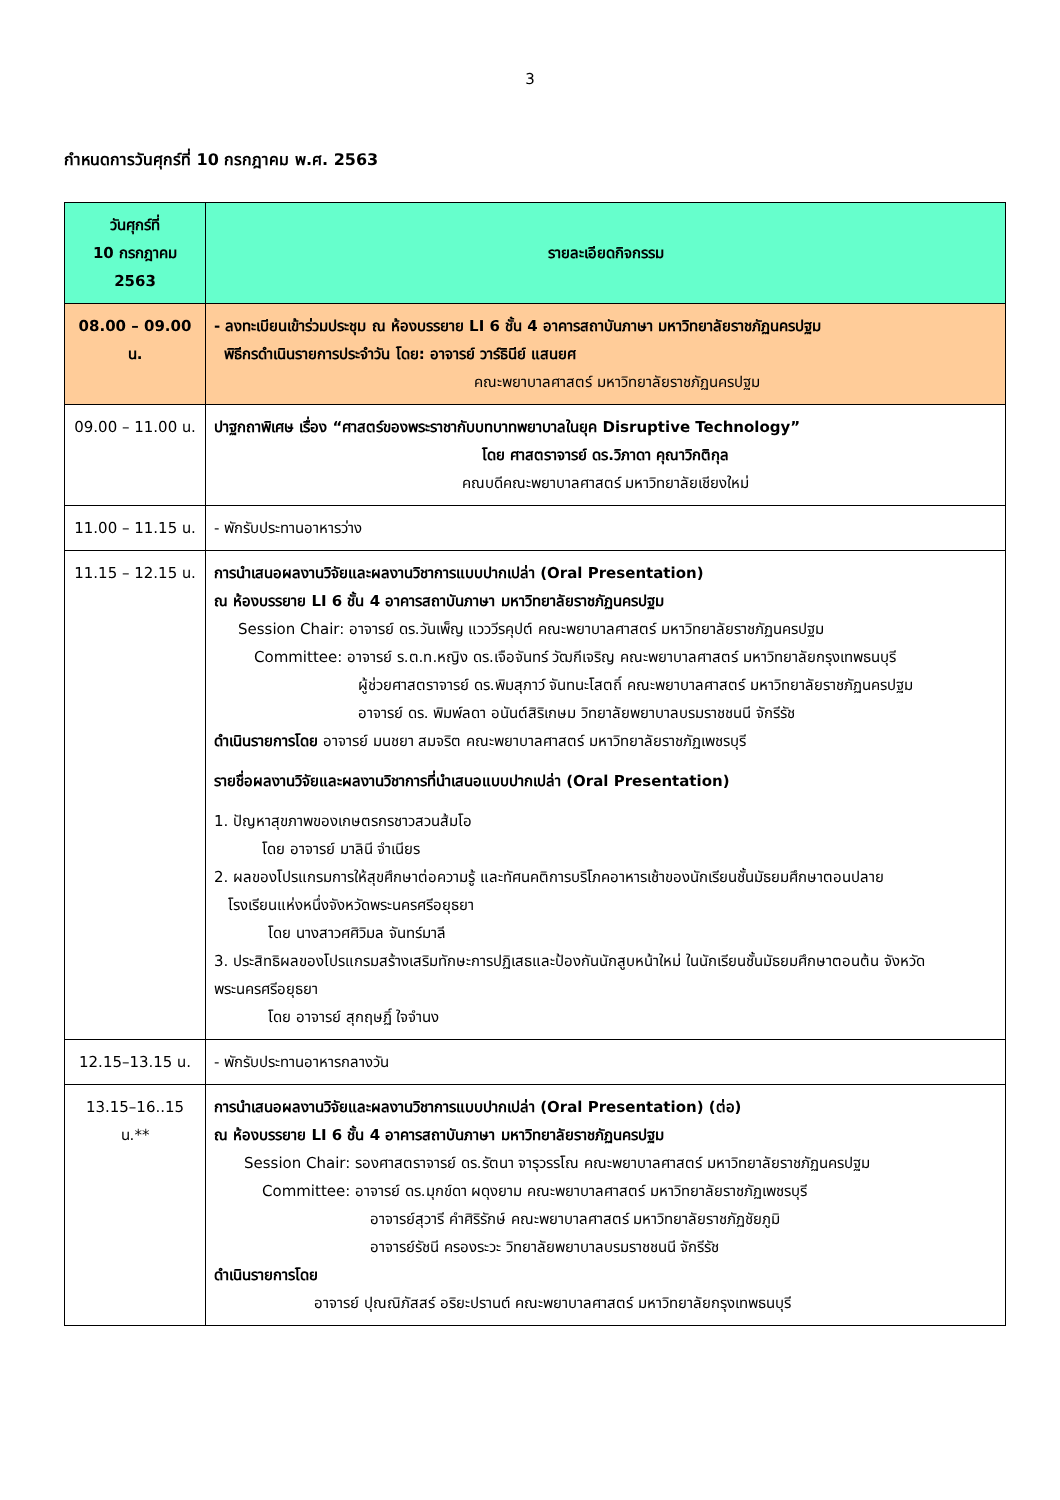3
กำหนดการวันศุกร์ที่ 10 กรกฎาคม พ.ศ. 2563
| วันศุกร์ที่ 10 กรกฎาคม 2563 | รายละเอียดกิจกรรม |
| --- | --- |
| 08.00 – 09.00 น. | - ลงทะเบียนเข้าร่วมประชุม ณ ห้องบรรยาย LI 6 ชั้น 4 อาคารสถาบันภาษา มหาวิทยาลัยราชภัฏนครปฐม พิธีกรดำเนินรายการประจำวัน โดย: อาจารย์ วาร์ธินีย์ แสนยศ คณะพยาบาลศาสตร์ มหาวิทยาลัยราชภัฏนครปฐม |
| 09.00 – 11.00 น. | ปาฐกถาพิเศษ เรื่อง “ศาสตร์ของพระราชากับบทบาทพยาบาลในยุค Disruptive Technology” โดย ศาสตราจารย์ ดร.วิภาดา คุณาวิกติกุล คณบดีคณะพยาบาลศาสตร์ มหาวิทยาลัยเชียงใหม่ |
| 11.00 – 11.15 น. | - พักรับประทานอาหารว่าง |
| 11.15 – 12.15 น. | การนำเสนอผลงานวิจัยและผลงานวิชาการแบบปากเปล่า (Oral Presentation) ณ ห้องบรรยาย LI 6 ชั้น 4 อาคารสถาบันภาษา มหาวิทยาลัยราชภัฏนครปฐม Session Chair: อาจารย์ ดร.วันเพ็ญ แวววีรคุปต์ คณะพยาบาลศาสตร์ มหาวิทยาลัยราชภัฏนครปฐม Committee: อาจารย์ ร.ต.ท.หญิง ดร.เจือจันทร์ วัฒกีเจริญ คณะพยาบาลศาสตร์ มหาวิทยาลัยกรุงเทพธนบุรี ผู้ช่วยศาสตราจารย์ ดร.พิมสุภาว์ จันทนะโสตถิ์ คณะพยาบาลศาสตร์ มหาวิทยาลัยราชภัฏนครปฐม อาจารย์ ดร. พิมพ์ลดา อนันต์สิริเกษม วิทยาลัยพยาบาลบรมราชชนนี จักรีรัช ดำเนินรายการโดย อาจารย์ มนชยา สมจริต คณะพยาบาลศาสตร์ มหาวิทยาลัยราชภัฏเพชรบุรี รายชื่อผลงานวิจัยและผลงานวิชาการที่นำเสนอแบบปากเปล่า (Oral Presentation) 1. ปัญหาสุขภาพของเกษตรกรชาวสวนส้มโอ โดย อาจารย์ มาลินี จำเนียร 2. ผลของโปรแกรมการให้สุขศึกษาต่อความรู้ และทัศนคติการบริโภคอาหารเช้าของนักเรียนชั้นมัธยมศึกษาตอนปลาย โรงเรียนแห่งหนึ่งจังหวัดพระนครศรีอยุธยา โดย นางสาวศศิวิมล จันทร์มาลี 3. ประสิทธิผลของโปรแกรมสร้างเสริมทักษะการปฏิเสธและป้องกันนักสูบหน้าใหม่ ในนักเรียนชั้นมัธยมศึกษาตอนต้น จังหวัดพระนครศรีอยุธยา โดย อาจารย์ สุกฤษฏิ์ ใจจำนง |
| 12.15–13.15 น. | - พักรับประทานอาหารกลางวัน |
| 13.15–16..15 น.** | การนำเสนอผลงานวิจัยและผลงานวิชาการแบบปากเปล่า (Oral Presentation) (ต่อ) ณ ห้องบรรยาย LI 6 ชั้น 4 อาคารสถาบันภาษา มหาวิทยาลัยราชภัฏนครปฐม Session Chair: รองศาสตราจารย์ ดร.รัตนา จารุวรรโณ คณะพยาบาลศาสตร์ มหาวิทยาลัยราชภัฏนครปฐม Committee: อาจารย์ ดร.มุกข์ดา ผดุงยาม คณะพยาบาลศาสตร์ มหาวิทยาลัยราชภัฏเพชรบุรี อาจารย์สุวารี คำศิริรักษ์ คณะพยาบาลศาสตร์ มหาวิทยาลัยราชภัฏชัยภูมิ อาจารย์รัชนี ครองระวะ วิทยาลัยพยาบาลบรมราชชนนี จักรีรัช ดำเนินรายการโดย อาจารย์ ปุณณิภัสสร์ อริยะปรานต์ คณะพยาบาลศาสตร์ มหาวิทยาลัยกรุงเทพธนบุรี |